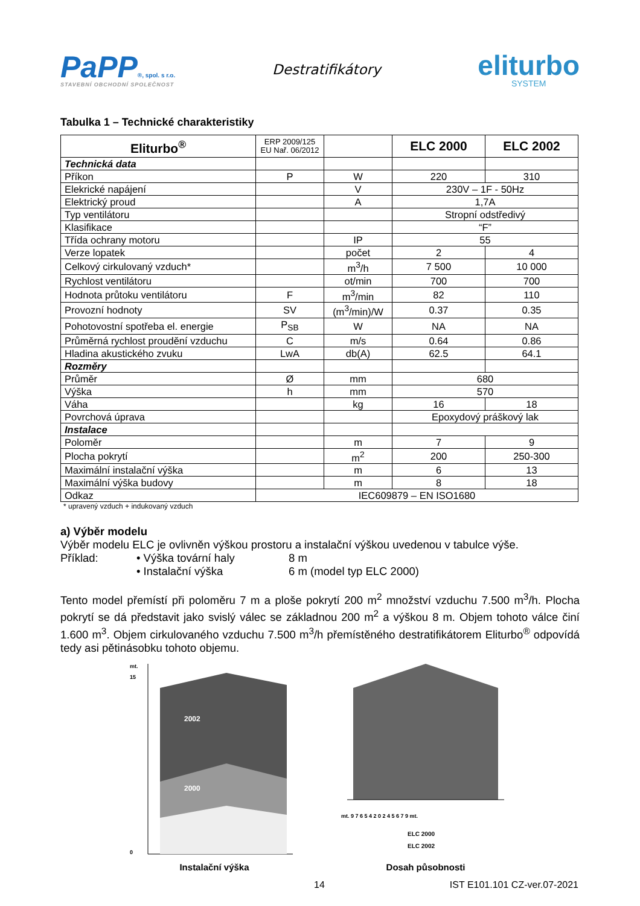PaPP®, spol. s r.o.
STAVEBNÍ OBCHODNÍ SPOLEČNOST
Destratifikátory
eliturbo
SYSTEM
Tabulka 1 – Technické charakteristiky
| Eliturbo<sup>®</sup> | ERP 2009/125 EU Nař. 06/2012 | | ELC 2000 | ELC 2002 |
| --- | --- | --- | --- | --- |
| Technická data | | | | |
| Příkon | P | W | 220 | 310 |
| Elekrické napájení | | V | 230V – 1F - 50Hz | |
| Elektrický proud | | A | 1,7A | |
| Typ ventilátoru | | | Stropní odstředivý | |
| Klasifikace | | | “F” | |
| Třída ochrany motoru | | IP | 55 | |
| Verze lopatek | | počet | 2 | 4 |
| Celkový cirkulovaný vzduch* | | m<sup>3</sup>/h | 7 500 | 10 000 |
| Rychlost ventilátoru | | ot/min | 700 | 700 |
| Hodnota průtoku ventilátoru | F | m<sup>3</sup>/min | 82 | 110 |
| Provozní hodnoty | SV | (m<sup>3</sup>/min)/W | 0.37 | 0.35 |
| Pohotovostní spotřeba el. energie | P<sub>SB</sub> | W | NA | NA |
| Průměrná rychlost proudění vzduchu | C | m/s | 0.64 | 0.86 |
| Hladina akustického zvuku | LwA | db(A) | 62.5 | 64.1 |
| Rozměry | | | | |
| Průměr | Ø | mm | 680 | |
| Výška | h | mm | 570 | |
| Váha | | kg | 16 | 18 |
| Povrchová úprava | | | Epoxydový práškový lak | |
| Instalace | | | | |
| Poloměr | | m | 7 | 9 |
| Plocha pokrytí | | m<sup>2</sup> | 200 | 250-300 |
| Maximální instalační výška | | m | 6 | 13 |
| Maximální výška budovy | | m | 8 | 18 |
| Odkaz | IEC609879 – EN ISO1680 | | | |
* upravený vzduch + indukovaný vzduch
a) Výběr modelu
Výběr modelu ELC je ovlivněn výškou prostoru a instalační výškou uvedenou v tabulce výše.
Příklad: • Výška tovární haly
• Instalační výška
8 m
6 m (model typ ELC 2000)
Tento model přemístí při poloměru 7 m a ploše pokrytí 200 m<sup>2</sup> množství vzduchu 7.500 m<sup>3</sup>/h. Plocha pokrytí se dá představit jako svislý válec se základnou 200 m<sup>2</sup> a výškou 8 m. Objem tohoto válce činí 1.600 m<sup>3</sup>. Objem cirkulovaného vzduchu 7.500 m<sup>3</sup>/h přemístěného destratifikátorem Eliturbo<sup>®</sup> odpovídá tedy asi pětinásobku tohoto objemu.
mt.
2002
2000
0
15
Instalační výška
mt. 9 7 6 5 4 2 0 2 4 5 6 7 9 mt.
ELC 2000
ELC 2002
Dosah působnosti
14 IST E101.101 CZ-ver.07-2021